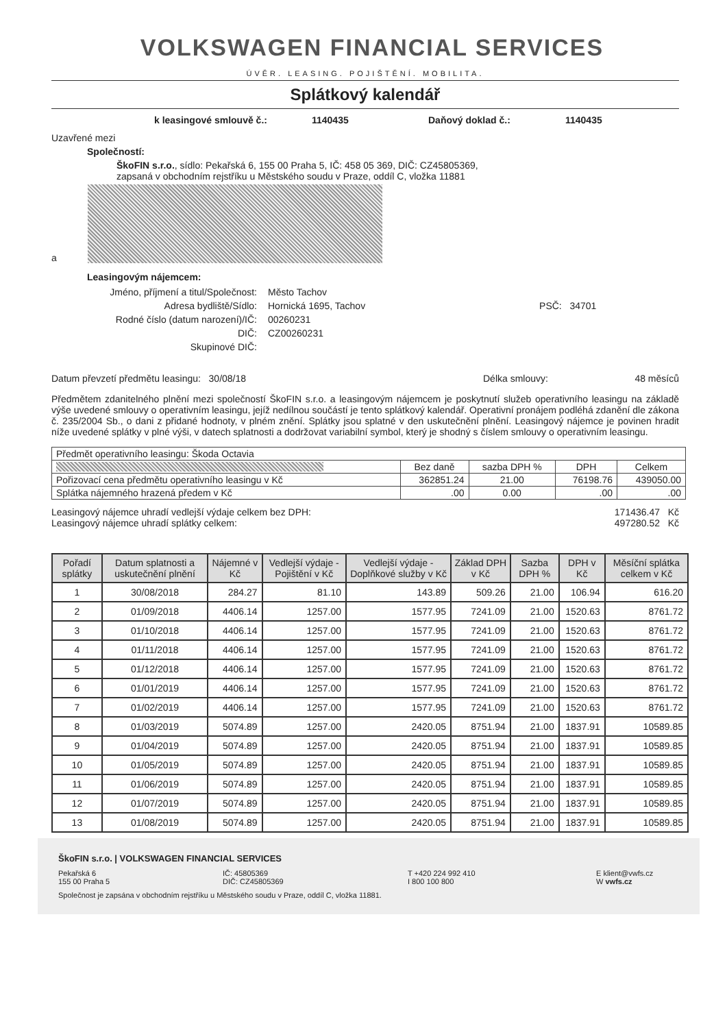VOLKSWAGEN FINANCIAL SERVICES
ÚVĚR. LEASING. POJIŠTĚNÍ. MOBILITA.
Splátkový kalendář
k leasingové smlouvě č.: 1140435 Daňový doklad č.: 1140435
Uzavřené mezi
Společností:
ŠkoFIN s.r.o., sídlo: Pekařská 6, 155 00 Praha 5, IČ: 458 05 369, DIČ: CZ45805369,
zapsaná v obchodním rejstříku u Městského soudu v Praze, oddíl C, vložka 11881
a
Leasingovým nájemcem:
Jméno, příjmení a titul/Společnost: Město Tachov
Adresa bydliště/Sídlo: Hornická 1695, Tachov PSČ: 34701
Rodné číslo (datum narození)/IČ: 00260231
DIČ: CZ00260231
Skupinové DIČ:
Datum převzetí předmětu leasingu: 30/08/18 Délka smlouvy: 48 měsíců
Předmětem zdanitelného plnění mezi společností ŠkoFIN s.r.o. a leasingovým nájemcem je poskytnutí služeb operativního leasingu na základě výše uvedené smlouvy o operativním leasingu, jejíž nedílnou součástí je tento splátkový kalendář. Operativní pronájem podléhá zdanění dle zákona č. 235/2004 Sb., o dani z přidané hodnoty, v plném znění. Splátky jsou splatné v den uskutečnění plnění. Leasingový nájemce je povinen hradit níže uvedené splátky v plné výši, v datech splatnosti a dodržovat variabilní symbol, který je shodný s číslem smlouvy o operativním leasingu.
| Předmět operativního leasingu: Škoda Octavia | | | | |
| | Bez daně | sazba DPH % | DPH | Celkem |
| Pořizovací cena předmětu operativního leasingu v Kč | 362851.24 | 21.00 | 76198.76 | 439050.00 |
| Splátka nájemného hrazená předem v Kč | .00 | 0.00 | .00 | .00 |
Leasingový nájemce uhradí vedlejší výdaje celkem bez DPH:
Leasingový nájemce uhradí splátky celkem: 171436.47 Kč
497280.52 Kč
| Pořadí splátky | Datum splatnosti a uskutečnění plnění | Nájemné v Kč | Vedlejší výdaje - Pojištění v Kč | Vedlejší výdaje - Doplňkové služby v Kč | Základ DPH v Kč | Sazba DPH % | DPH v Kč | Měsíční splátka celkem v Kč |
| --- | --- | --- | --- | --- | --- | --- | --- | --- |
| 1 | 30/08/2018 | 284.27 | 81.10 | 143.89 | 509.26 | 21.00 | 106.94 | 616.20 |
| 2 | 01/09/2018 | 4406.14 | 1257.00 | 1577.95 | 7241.09 | 21.00 | 1520.63 | 8761.72 |
| 3 | 01/10/2018 | 4406.14 | 1257.00 | 1577.95 | 7241.09 | 21.00 | 1520.63 | 8761.72 |
| 4 | 01/11/2018 | 4406.14 | 1257.00 | 1577.95 | 7241.09 | 21.00 | 1520.63 | 8761.72 |
| 5 | 01/12/2018 | 4406.14 | 1257.00 | 1577.95 | 7241.09 | 21.00 | 1520.63 | 8761.72 |
| 6 | 01/01/2019 | 4406.14 | 1257.00 | 1577.95 | 7241.09 | 21.00 | 1520.63 | 8761.72 |
| 7 | 01/02/2019 | 4406.14 | 1257.00 | 1577.95 | 7241.09 | 21.00 | 1520.63 | 8761.72 |
| 8 | 01/03/2019 | 5074.89 | 1257.00 | 2420.05 | 8751.94 | 21.00 | 1837.91 | 10589.85 |
| 9 | 01/04/2019 | 5074.89 | 1257.00 | 2420.05 | 8751.94 | 21.00 | 1837.91 | 10589.85 |
| 10 | 01/05/2019 | 5074.89 | 1257.00 | 2420.05 | 8751.94 | 21.00 | 1837.91 | 10589.85 |
| 11 | 01/06/2019 | 5074.89 | 1257.00 | 2420.05 | 8751.94 | 21.00 | 1837.91 | 10589.85 |
| 12 | 01/07/2019 | 5074.89 | 1257.00 | 2420.05 | 8751.94 | 21.00 | 1837.91 | 10589.85 |
| 13 | 01/08/2019 | 5074.89 | 1257.00 | 2420.05 | 8751.94 | 21.00 | 1837.91 | 10589.85 |
ŠkoFIN s.r.o. | VOLKSWAGEN FINANCIAL SERVICES
Pekařská 6
155 00 Praha 5 IČ: 45805369
DIČ: CZ45805369 T +420 224 992 410
I 800 100 800 E klient@vwfs.cz
W vwfs.cz
Společnost je zapsána v obchodním rejstříku u Městského soudu v Praze, oddíl C, vložka 11881.